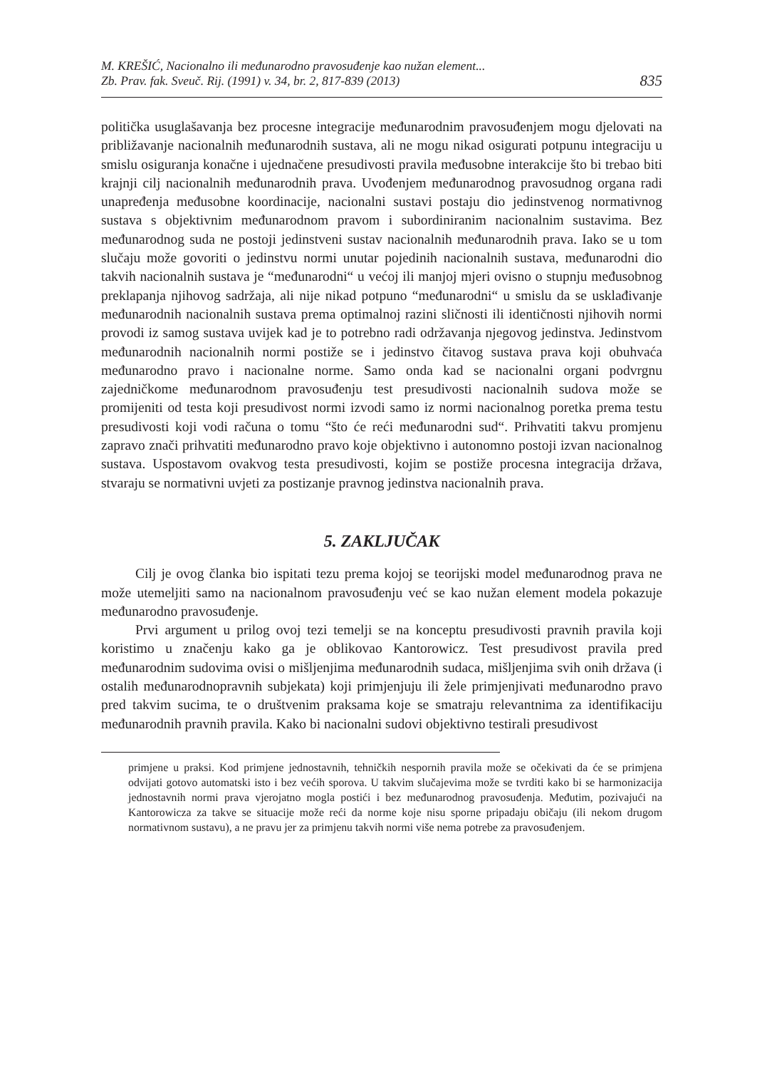M. KREŠIĆ, Nacionalno ili međunarodno pravosuđenje kao nužan element...
Zb. Prav. fak. Sveuč. Rij. (1991) v. 34, br. 2, 817-839 (2013)
835
politička usuglašavanja bez procesne integracije međunarodnim pravosuđenjem mogu djelovati na približavanje nacionalnih međunarodnih sustava, ali ne mogu nikad osigurati potpunu integraciju u smislu osiguranja konačne i ujednačene presudivosti pravila međusobne interakcije što bi trebao biti krajnji cilj nacionalnih međunarodnih prava. Uvođenjem međunarodnog pravosudnog organa radi unapređenja međusobne koordinacije, nacionalni sustavi postaju dio jedinstvenog normativnog sustava s objektivnim međunarodnom pravom i subordiniranim nacionalnim sustavima. Bez međunarodnog suda ne postoji jedinstveni sustav nacionalnih međunarodnih prava. Iako se u tom slučaju može govoriti o jedinstvu normi unutar pojedinih nacionalnih sustava, međunarodni dio takvih nacionalnih sustava je “međunarodni“ u većoj ili manjoj mjeri ovisno o stupnju međusobnog preklapanja njihovog sadržaja, ali nije nikad potpuno “međunarodni“ u smislu da se usklađivanje međunarodnih nacionalnih sustava prema optimalnoj razini sličnosti ili identičnosti njihovih normi provodi iz samog sustava uvijek kad je to potrebno radi održavanja njegovog jedinstva. Jedinstvom međunarodnih nacionalnih normi postiže se i jedinstvo čitavog sustava prava koji obuhvaća međunarodno pravo i nacionalne norme. Samo onda kad se nacionalni organi podvrgnu zajedničkome međunarodnom pravosuđenju test presudivosti nacionalnih sudova može se promijeniti od testa koji presudivost normi izvodi samo iz normi nacionalnog poretka prema testu presudivosti koji vodi računa o tomu “što će reći međunarodni sud“. Prihvatiti takvu promjenu zapravo znači prihvatiti međunarodno pravo koje objektivno i autonomno postoji izvan nacionalnog sustava. Uspostavom ovakvog testa presudivosti, kojim se postiže procesna integracija država, stvaraju se normativni uvjeti za postizanje pravnog jedinstva nacionalnih prava.
5. ZAKLJUČAK
Cilj je ovog članka bio ispitati tezu prema kojoj se teorijski model međunarodnog prava ne može utemeljiti samo na nacionalnom pravosuđenju već se kao nužan element modela pokazuje međunarodno pravosuđenje.
Prvi argument u prilog ovoj tezi temelji se na konceptu presudivosti pravnih pravila koji koristimo u značenju kako ga je oblikovao Kantorowicz. Test presudivost pravila pred međunarodnim sudovima ovisi o mišljenjima međunarodnih sudaca, mišljenjima svih onih država (i ostalih međunarodnopravnih subjekata) koji primjenjuju ili žele primjenjivati međunarodno pravo pred takvim sucima, te o društvenim praksama koje se smatraju relevantnima za identifikaciju međunarodnih pravnih pravila. Kako bi nacionalni sudovi objektivno testirali presudivost
primjene u praksi. Kod primjene jednostavnih, tehničkih nespornih pravila može se očekivati da će se primjena odvijati gotovo automatski isto i bez većih sporova. U takvim slučajevima može se tvrditi kako bi se harmonizacija jednostavnih normi prava vjerojatno mogla postići i bez međunarodnog pravosuđenja. Međutim, pozivajući na Kantorowicza za takve se situacije može reći da norme koje nisu sporne pripadaju običaju (ili nekom drugom normativnom sustavu), a ne pravu jer za primjenu takvih normi više nema potrebe za pravosuđenjem.